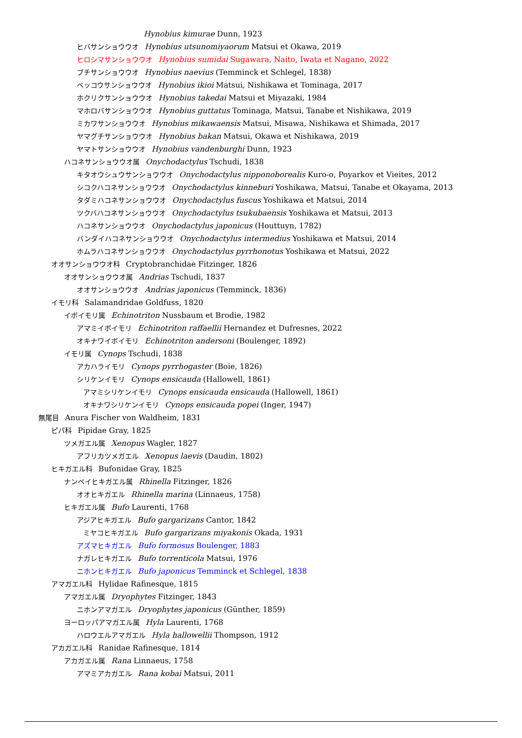Hynobius kimurae Dunn, 1923
ヒバサンショウウオ Hynobius utsunomiyaorum Matsui et Okawa, 2019
ヒロシマサンショウウオ Hynobius sumidai Sugawara, Naito, Iwata et Nagano, 2022
ブチサンショウウオ Hynobius naevius (Temminck et Schlegel, 1838)
ベッコウサンショウウオ Hynobius ikioi Matsui, Nishikawa et Tominaga, 2017
ホクリクサンショウウオ Hynobius takedai Matsui et Miyazaki, 1984
マホロバサンショウウオ Hynobius guttatus Tominaga, Matsui, Tanabe et Nishikawa, 2019
ミカワサンショウウオ Hynobius mikawaensis Matsui, Misawa, Nishikawa et Shimada, 2017
ヤマグチサンショウウオ Hynobius bakan Matsui, Okawa et Nishikawa, 2019
ヤマトサンショウウオ Hynobius vandenburghi Dunn, 1923
ハコネサンショウウオ属 Onychodactylus Tschudi, 1838
キタオウシュウサンショウウオ Onychodactylus nipponoborealis Kuro-o, Poyarkov et Vieites, 2012
シコクハコネサンショウウオ Onychodactylus kinneburi Yoshikawa, Matsui, Tanabe et Okayama, 2013
タダミハコネサンショウウオ Onychodactylus fuscus Yoshikawa et Matsui, 2014
ツクバハコネサンショウウオ Onychodactylus tsukubaensis Yoshikawa et Matsui, 2013
ハコネサンショウウオ Onychodactylus japonicus (Houttuyn, 1782)
バンダイハコネサンショウウオ Onychodactylus intermedius Yoshikawa et Matsui, 2014
ホムラハコネサンショウウオ Onychodactylus pyrrhonotus Yoshikawa et Matsui, 2022
オオサンショウウオ科 Cryptobranchidae Fitzinger, 1826
オオサンショウウオ属 Andrias Tschudi, 1837
オオサンショウウオ Andrias japonicus (Temminck, 1836)
イモリ科 Salamandridae Goldfuss, 1820
イボイモリ属 Echinotriton Nussbaum et Brodie, 1982
アマミイボイモリ Echinotriton raffaellii Hernandez et Dufresnes, 2022
オキナワイボイモリ Echinotriton andersoni (Boulenger, 1892)
イモリ属 Cynops Tschudi, 1838
アカハライモリ Cynops pyrrhogaster (Boie, 1826)
シリケンイモリ Cynops ensicauda (Hallowell, 1861)
アマミシリケンイモリ Cynops ensicauda ensicauda (Hallowell, 1861)
オキナワシリケンイモリ Cynops ensicauda popei (Inger, 1947)
無尾目 Anura Fischer von Waldheim, 1831
ピパ科 Pipidae Gray, 1825
ツメガエル属 Xenopus Wagler, 1827
アフリカツメガエル Xenopus laevis (Daudin, 1802)
ヒキガエル科 Bufonidae Gray, 1825
ナンベイヒキガエル属 Rhinella Fitzinger, 1826
オオヒキガエル Rhinella marina (Linnaeus, 1758)
ヒキガエル属 Bufo Laurenti, 1768
アジアヒキガエル Bufo gargarizans Cantor, 1842
ミヤコヒキガエル Bufo gargarizans miyakonis Okada, 1931
アズマヒキガエル Bufo formosus Boulenger, 1883
ナガレヒキガエル Bufo torrenticola Matsui, 1976
ニホンヒキガエル Bufo japonicus Temminck et Schlegel, 1838
アマガエル科 Hylidae Rafinesque, 1815
アマガエル属 Dryophytes Fitzinger, 1843
ニホンアマガエル Dryophytes japonicus (Günther, 1859)
ヨーロッパアマガエル属 Hyla Laurenti, 1768
ハロウエルアマガエル Hyla hallowellii Thompson, 1912
アカガエル科 Ranidae Rafinesque, 1814
アカガエル属 Rana Linnaeus, 1758
アマミアカガエル Rana kobai Matsui, 2011